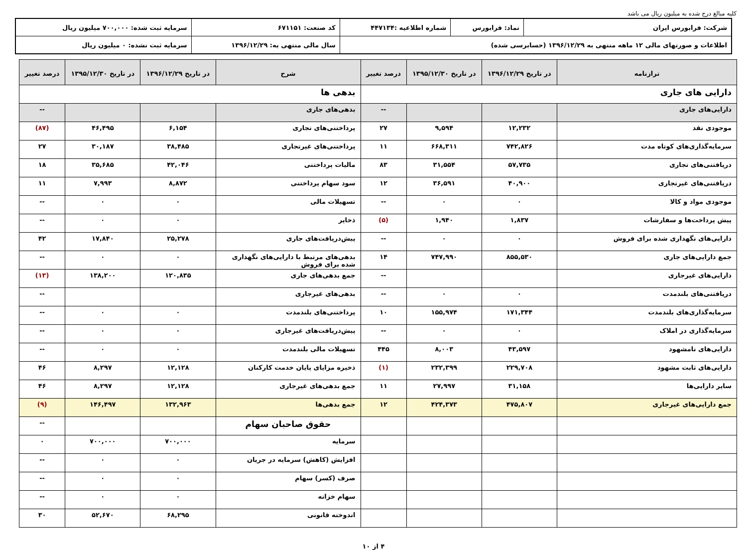کلیه مبالغ درج شده به میلیون ریال می باشد
| شرکت: فرابورس ایران | نماد: فرابورس | شماره اطلاعیه :۴۴۷۱۳۴ | کد صنعت: ۶۷۱۱۵۱ | سرمایه ثبت شده: ۷۰۰,۰۰۰ میلیون ریال |
| اطلاعات و صورتهای مالی ۱۲ ماهه منتهی به ۱۳۹۶/۱۲/۲۹ (حسابرسی شده) | | | سال مالی منتهی به: ۱۳۹۶/۱۲/۲۹ | سرمایه ثبت نشده: ۰ میلیون ریال |
| ترازنامه | در تاریخ ۱۳۹۶/۱۲/۲۹ | در تاریخ ۱۳۹۵/۱۲/۳۰ | درصد تغییر | شرح | در تاریخ ۱۳۹۶/۱۲/۲۹ | در تاریخ ۱۳۹۵/۱۲/۳۰ | درصد تغییر |
| --- | --- | --- | --- | --- | --- | --- | --- |
| دارایی های جاری | | | | بدهی ها | | | |
| دارایی‌های جاری | | | -- | بدهی‌های جاری | | | -- |
| موجودی نقد | ۱۲,۲۳۲ | ۹,۵۹۴ | ۲۷ | پرداختنی‌های تجاری | ۶,۱۵۴ | ۴۶,۴۹۵ | (۸۷) |
| سرمایه‌گذاری‌های کوتاه مدت | ۷۴۲,۸۲۶ | ۶۶۸,۳۱۱ | ۱۱ | پرداختنی‌های غیرتجاری | ۳۸,۴۸۵ | ۳۰,۱۸۷ | ۲۷ |
| دریافتنی‌های تجاری | ۵۷,۷۳۵ | ۳۱,۵۵۴ | ۸۳ | مالیات پرداختنی | ۴۲,۰۴۶ | ۳۵,۶۸۵ | ۱۸ |
| دریافتنی‌های غیرتجاری | ۴۰,۹۰۰ | ۳۶,۵۹۱ | ۱۲ | سود سهام پرداختنی | ۸,۸۷۲ | ۷,۹۹۳ | ۱۱ |
| موجودی مواد و کالا | ۰ | ۰ | -- | تسهیلات مالی | ۰ | ۰ | -- |
| پیش پرداخت‌ها و سفارشات | ۱,۸۳۷ | ۱,۹۴۰ | (۵) | ذخایر | ۰ | ۰ | -- |
| دارایی‌های نگهداری شده برای فروش | ۰ | ۰ | -- | پیش‌دریافت‌های جاری | ۲۵,۲۷۸ | ۱۷,۸۴۰ | ۴۲ |
| جمع دارایی‌های جاری | ۸۵۵,۵۳۰ | ۷۴۷,۹۹۰ | ۱۴ | بدهی‌های مرتبط با دارایی‌های نگهداری شده برای فروش | ۰ | ۰ | -- |
| دارایی‌های غیرجاری | | | -- | جمع بدهی‌های جاری | ۱۲۰,۸۳۵ | ۱۳۸,۲۰۰ | (۱۳) |
| دریافتنی‌های بلندمدت | ۰ | ۰ | -- | بدهی‌های غیرجاری | | | -- |
| سرمایه‌گذاری‌های بلندمدت | ۱۷۱,۳۴۴ | ۱۵۵,۹۷۴ | ۱۰ | پرداختنی‌های بلندمدت | ۰ | ۰ | -- |
| سرمایه‌گذاری در املاک | ۰ | ۰ | -- | پیش‌دریافت‌های غیرجاری | ۰ | ۰ | -- |
| دارایی‌های نامشهود | ۴۳,۵۹۷ | ۸,۰۰۳ | ۴۴۵ | تسهیلات مالی بلندمدت | ۰ | ۰ | -- |
| دارایی‌های ثابت مشهود | ۲۲۹,۷۰۸ | ۲۳۲,۳۹۹ | (۱) | ذخیره مزایای پایان خدمت کارکنان | ۱۲,۱۲۸ | ۸,۲۹۷ | ۴۶ |
| سایر دارایی‌ها | ۳۱,۱۵۸ | ۲۷,۹۹۷ | ۱۱ | جمع بدهی‌های غیرجاری | ۱۲,۱۲۸ | ۸,۲۹۷ | ۴۶ |
| جمع دارایی‌های غیرجاری | ۴۷۵,۸۰۷ | ۴۲۴,۳۷۳ | ۱۲ | جمع بدهی‌ها | ۱۳۲,۹۶۳ | ۱۴۶,۴۹۷ | (۹) |
| | | | | حقوق صاحبان سهام | | | -- |
| | | | | سرمایه | ۷۰۰,۰۰۰ | ۷۰۰,۰۰۰ | ۰ |
| | | | | افزایش (کاهش) سرمایه در جریان | ۰ | ۰ | -- |
| | | | | صرف (کسر) سهام | ۰ | ۰ | -- |
| | | | | سهام خزانه | ۰ | ۰ | -- |
| | | | | اندوخته قانونی | ۶۸,۲۹۵ | ۵۲,۶۷۰ | ۳۰ |
۴ از ۱۰